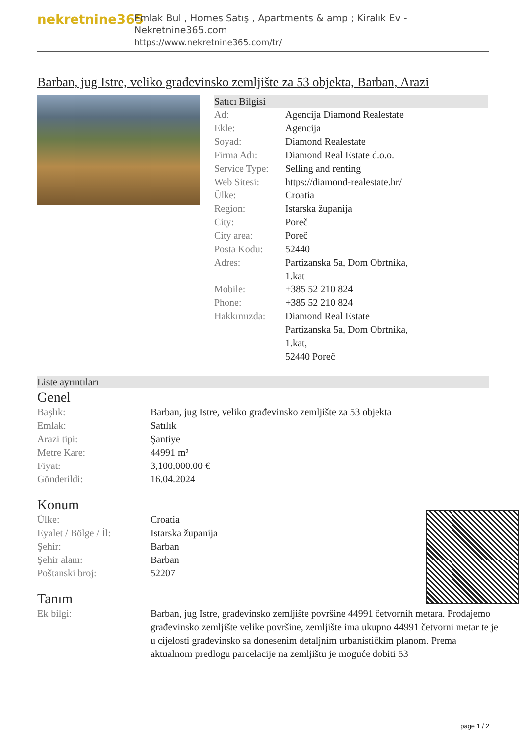nekretnine365
Emlak Bul , Homes Satış , Apartments & amp ; Kiralık Ev - Nekretnine365.com
https://www.nekretnine365.com/tr/
Barban, jug Istre, veliko građevinsko zemljište za 53 objekta, Barban, Arazi
Satıcı Bilgisi
| Ad: | Agencija Diamond Realestate |
| Ekle: | Agencija |
| Soyad: | Diamond Realestate |
| Firma Adı: | Diamond Real Estate d.o.o. |
| Service Type: | Selling and renting |
| Web Sitesi: | https://diamond-realestate.hr/ |
| Ülke: | Croatia |
| Region: | Istarska županija |
| City: | Poreč |
| City area: | Poreč |
| Posta Kodu: | 52440 |
| Adres: | Partizanska 5a, Dom Obrtnika, 1.kat |
| Mobile: | +385 52 210 824 |
| Phone: | +385 52 210 824 |
| Hakkımızda: | Diamond Real Estate Partizanska 5a, Dom Obrtnika, 1.kat, 52440 Poreč |
Liste ayrıntıları
Genel
| Başlık: | Barban, jug Istre, veliko građevinsko zemljište za 53 objekta |
| Emlak: | Satılık |
| Arazi tipi: | Şantiye |
| Metre Kare: | 44991 m² |
| Fiyat: | 3,100,000.00 € |
| Gönderildi: | 16.04.2024 |
Konum
| Ülke: | Croatia |
| Eyalet / Bölge / İl: | Istarska županija |
| Şehir: | Barban |
| Şehir alanı: | Barban |
| Poštanski broj: | 52207 |
Tanım
| Ek bilgi: | Barban, jug Istre, građevinsko zemljište površine 44991 četvornih metara. Prodajemo građevinsko zemljište velike površine, zemljište ima ukupno 44991 četvorni metar te je u cijelosti građevinsko sa donesenim detaljnim urbanističkim planom. Prema aktualnom predlogu parcelacije na zemljištu je moguće dobiti 53 |
page 1 / 2